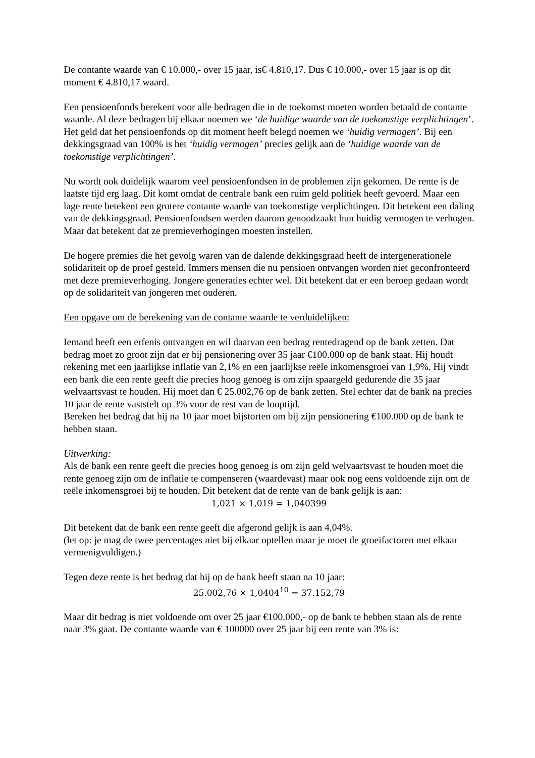De contante waarde van € 10.000,- over 15 jaar, is€ 4.810,17. Dus € 10.000,- over 15 jaar is op dit moment € 4.810,17 waard.
Een pensioenfonds berekent voor alle bedragen die in de toekomst moeten worden betaald de contante waarde. Al deze bedragen bij elkaar noemen we ‘de huidige waarde van de toekomstige verplichtingen’. Het geld dat het pensioenfonds op dit moment heeft belegd noemen we ‘huidig vermogen’. Bij een dekkingsgraad van 100% is het ‘huidig vermogen’ precies gelijk aan de ‘huidige waarde van de toekomstige verplichtingen’.
Nu wordt ook duidelijk waarom veel pensioenfondsen in de problemen zijn gekomen. De rente is de laatste tijd erg laag. Dit komt omdat de centrale bank een ruim geld politiek heeft gevoerd. Maar een lage rente betekent een grotere contante waarde van toekomstige verplichtingen. Dit betekent een daling van de dekkingsgraad. Pensioenfondsen werden daarom genoodzaakt hun huidig vermogen te verhogen. Maar dat betekent dat ze premieverhogingen moesten instellen.
De hogere premies die het gevolg waren van de dalende dekkingsgraad heeft de intergenerationele solidariteit op de proef gesteld. Immers mensen die nu pensioen ontvangen worden niet geconfronteerd met deze premieverhoging. Jongere generaties echter wel. Dit betekent dat er een beroep gedaan wordt op de solidariteit van jongeren met ouderen.
Een opgave om de berekening van de contante waarde te verduidelijken:
Iemand heeft een erfenis ontvangen en wil daarvan een bedrag rentedragend op de bank zetten. Dat bedrag moet zo groot zijn dat er bij pensionering over 35 jaar €100.000 op de bank staat. Hij houdt rekening met een jaarlijkse inflatie van 2,1% en een jaarlijkse reële inkomensgroei van 1,9%. Hij vindt een bank die een rente geeft die precies hoog genoeg is om zijn spaargeld gedurende die 35 jaar welvaartsvast te houden. Hij moet dan € 25.002,76 op de bank zetten. Stel echter dat de bank na precies 10 jaar de rente vaststelt op 3% voor de rest van de looptijd.
Bereken het bedrag dat hij na 10 jaar moet bijstorten om bij zijn pensionering €100.000 op de bank te hebben staan.
Uitwerking:
Als de bank een rente geeft die precies hoog genoeg is om zijn geld welvaartsvast te houden moet die rente genoeg zijn om de inflatie te compenseren (waardevast) maar ook nog eens voldoende zijn om de reële inkomensgroei bij te houden. Dit betekent dat de rente van de bank gelijk is aan:
1,021 × 1,019 = 1,040399
Dit betekent dat de bank een rente geeft die afgerond gelijk is aan 4,04%.
(let op: je mag de twee percentages niet bij elkaar optellen maar je moet de groeifactoren met elkaar vermenigvuldigen.)
Tegen deze rente is het bedrag dat hij op de bank heeft staan na 10 jaar:
25.002,76 × 1,0404<sup>10</sup> = 37.152,79
Maar dit bedrag is niet voldoende om over 25 jaar €100.000,- op de bank te hebben staan als de rente naar 3% gaat. De contante waarde van € 100000 over 25 jaar bij een rente van 3% is: